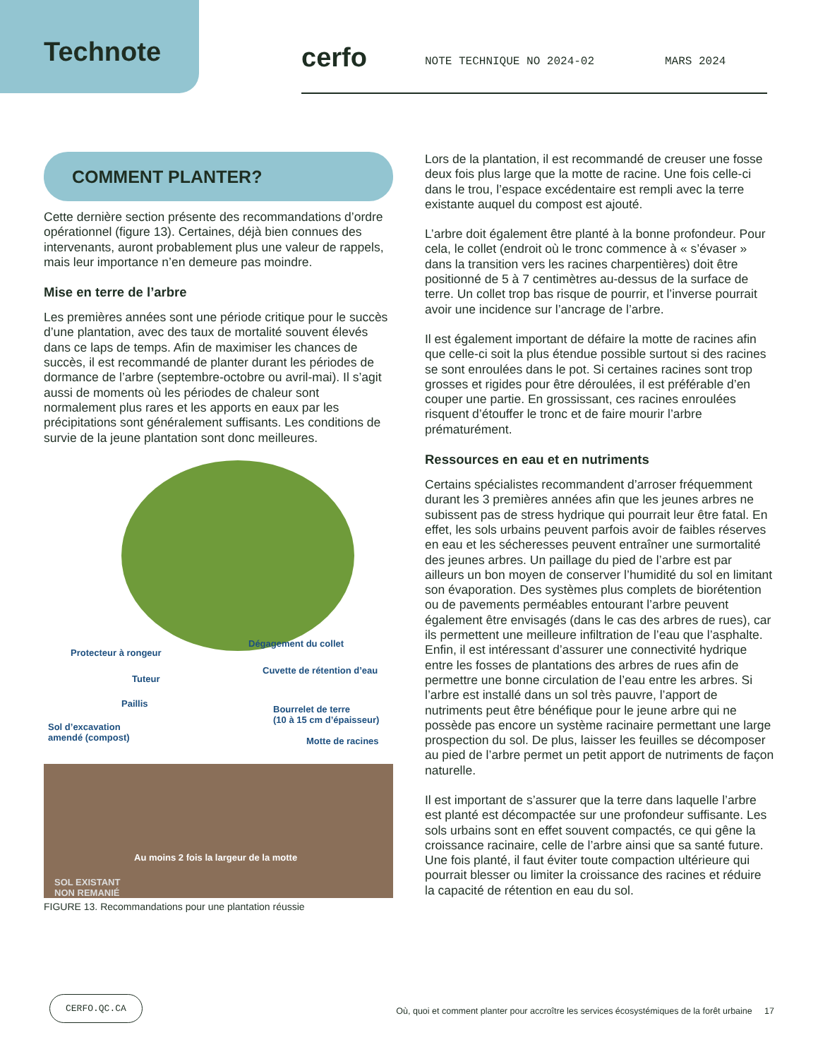Technote
cerfo NOTE TECHNIQUE NO 2024-02 MARS 2024
COMMENT PLANTER?
Cette dernière section présente des recommandations d’ordre opérationnel (figure 13). Certaines, déjà bien connues des intervenants, auront probablement plus une valeur de rappels, mais leur importance n’en demeure pas moindre.
Mise en terre de l’arbre
Les premières années sont une période critique pour le succès d’une plantation, avec des taux de mortalité souvent élevés dans ce laps de temps. Afin de maximiser les chances de succès, il est recommandé de planter durant les périodes de dormance de l’arbre (septembre-octobre ou avril-mai). Il s’agit aussi de moments où les périodes de chaleur sont normalement plus rares et les apports en eaux par les précipitations sont généralement suffisants. Les conditions de survie de la jeune plantation sont donc meilleures.
Protecteur à rongeur
Dégagement du collet
Tuteur
Cuvette de rétention d’eau
Paillis
Bourrelet de terre
(10 à 15 cm d’épaisseur)
Sol d’excavation
amendé (compost)
Motte de racines
Au moins 2 fois la largeur de la motte
SOL EXISTANT
NON REMANIÉ
FIGURE 13. Recommandations pour une plantation réussie
Lors de la plantation, il est recommandé de creuser une fosse deux fois plus large que la motte de racine. Une fois celle-ci dans le trou, l’espace excédentaire est rempli avec la terre existante auquel du compost est ajouté.
L’arbre doit également être planté à la bonne profondeur. Pour cela, le collet (endroit où le tronc commence à « s’évaser » dans la transition vers les racines charpentières) doit être positionné de 5 à 7 centimètres au-dessus de la surface de terre. Un collet trop bas risque de pourrir, et l’inverse pourrait avoir une incidence sur l’ancrage de l’arbre.
Il est également important de défaire la motte de racines afin que celle-ci soit la plus étendue possible surtout si des racines se sont enroulées dans le pot. Si certaines racines sont trop grosses et rigides pour être déroulées, il est préférable d’en couper une partie. En grossissant, ces racines enroulées risquent d’étouffer le tronc et de faire mourir l’arbre prématurément.
Ressources en eau et en nutriments
Certains spécialistes recommandent d’arroser fréquemment durant les 3 premières années afin que les jeunes arbres ne subissent pas de stress hydrique qui pourrait leur être fatal. En effet, les sols urbains peuvent parfois avoir de faibles réserves en eau et les sécheresses peuvent entraîner une surmortalité des jeunes arbres. Un paillage du pied de l’arbre est par ailleurs un bon moyen de conserver l’humidité du sol en limitant son évaporation. Des systèmes plus complets de biorétention ou de pavements perméables entourant l’arbre peuvent également être envisagés (dans le cas des arbres de rues), car ils permettent une meilleure infiltration de l’eau que l’asphalte. Enfin, il est intéressant d’assurer une connectivité hydrique entre les fosses de plantations des arbres de rues afin de permettre une bonne circulation de l’eau entre les arbres. Si l’arbre est installé dans un sol très pauvre, l’apport de nutriments peut être bénéfique pour le jeune arbre qui ne possède pas encore un système racinaire permettant une large prospection du sol. De plus, laisser les feuilles se décomposer au pied de l’arbre permet un petit apport de nutriments de façon naturelle.
Il est important de s’assurer que la terre dans laquelle l’arbre est planté est décompactée sur une profondeur suffisante. Les sols urbains sont en effet souvent compactés, ce qui gêne la croissance racinaire, celle de l’arbre ainsi que sa santé future. Une fois planté, il faut éviter toute compaction ultérieure qui pourrait blesser ou limiter la croissance des racines et réduire la capacité de rétention en eau du sol.
CERFO.QC.CA
Où, quoi et comment planter pour accroître les services écosystémiques de la forêt urbaine 17